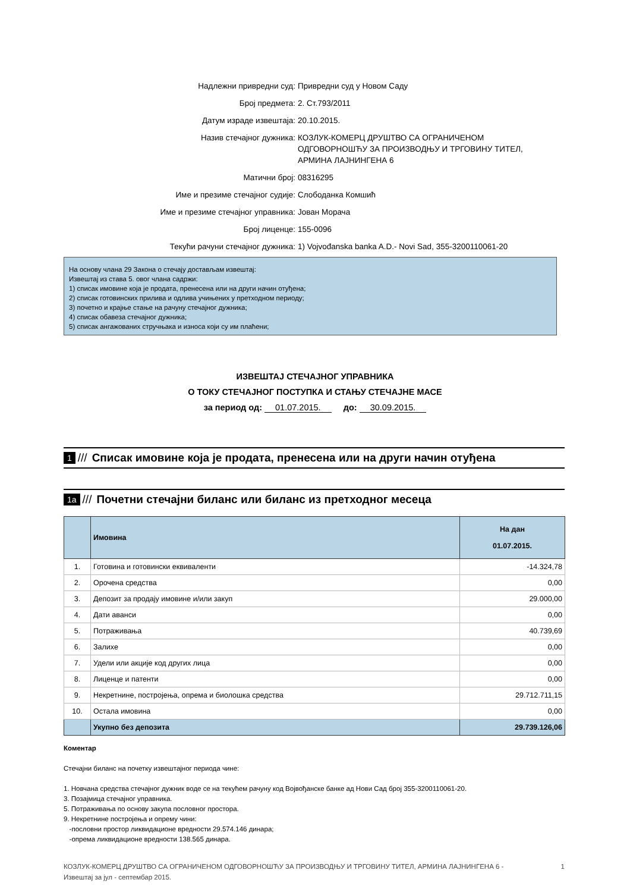Надлежни привредни суд: Привредни суд у Новом Саду
Број предмета: 2. Ст.793/2011
Датум израде извештаја: 20.10.2015.
Назив стечајног дужника: КОЗЛУК-КОМЕРЦ ДРУШТВО СА ОГРАНИЧЕНОМ ОДГОВОРНОШЋУ ЗА ПРОИЗВОДЊУ И ТРГОВИНУ ТИТЕЛ, АРМИНА ЛАЈНИНГЕНА 6
Матични број: 08316295
Име и презиме стечајног судије: Слободанка Комшић
Име и презиме стечајног управника: Јован Морача
Број лиценце: 155-0096
Текући рачуни стечајног дужника: 1) Vojvođanska banka A.D.- Novi Sad, 355-3200110061-20
На основу члана 29 Закона о стечају достављам извештај:
Извештај из става 5. овог члана садржи:
1) списак имовине која је продата, пренесена или на други начин отуђена;
2) списак готовинских прилива и одлива учињених у претходном периоду;
3) почетно и крајње стање на рачуну стечајног дужника;
4) списак обавеза стечајног дужника;
5) списак ангажованих стручњака и износа који су им плаћени;
ИЗВЕШТАЈ СТЕЧАЈНОГ УПРАВНИКА
О ТОКУ СТЕЧАЈНОГ ПОСТУПКА И СТАЊУ СТЕЧАЈНЕ МАСЕ
за период од: 01.07.2015. до: 30.09.2015.
1 /// Списак имовине која је продата, пренесена или на други начин отуђена
1a /// Почетни стечајни биланс или биланс из претходног месеца
| | Имовина | На дан 01.07.2015. |
| --- | --- | --- |
| 1. | Готовина и готовински еквиваленти | -14.324,78 |
| 2. | Орочена средства | 0,00 |
| 3. | Депозит за продају имовине и/или закуп | 29.000,00 |
| 4. | Дати аванси | 0,00 |
| 5. | Потраживања | 40.739,69 |
| 6. | Залихе | 0,00 |
| 7. | Удели или акције код других лица | 0,00 |
| 8. | Лиценце и патенти | 0,00 |
| 9. | Некретнине, постројења, опрема и биолошка средства | 29.712.711,15 |
| 10. | Остала имовина | 0,00 |
| | Укупно без депозита | 29.739.126,06 |
Коментар
Стечајни биланс на почетку извештајног периода чине:
1. Новчана средства стечајног дужник воде се на текућем рачуну код Војвођанске банке ад Нови Сад број 355-3200110061-20.
3. Позајмица стечајног управника.
5. Потраживања по основу закупа пословног простора.
9. Некретнине постројења и опрему чини:
-пословни простор ликвидационе вредности 29.574.146 динара;
-опрема ликвидационе вредности 138.565 динара.
КОЗЛУК-КОМЕРЦ ДРУШТВО СА ОГРАНИЧЕНОМ ОДГОВОРНОШЋУ ЗА ПРОИЗВОДЊУ И ТРГОВИНУ ТИТЕЛ, АРМИНА ЛАЈНИНГЕНА 6 -
Извештај за јул - септембар 2015.
1